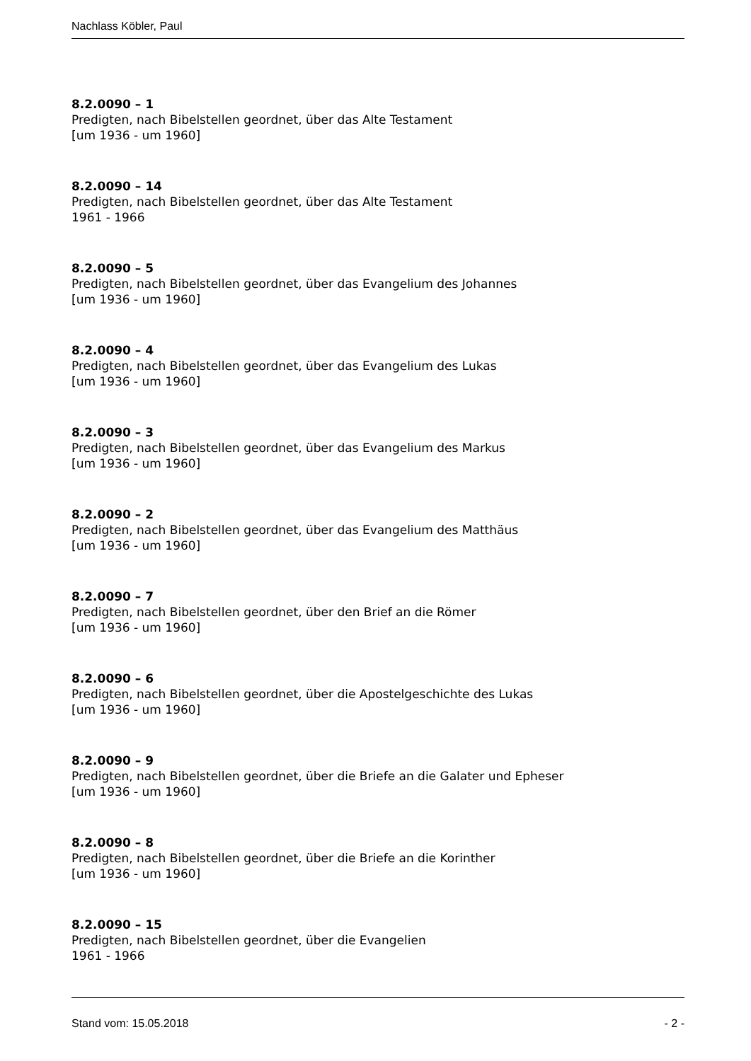Nachlass Köbler, Paul
8.2.0090 – 1
Predigten, nach Bibelstellen geordnet, über das Alte Testament
[um 1936 - um 1960]
8.2.0090 – 14
Predigten, nach Bibelstellen geordnet, über das Alte Testament
1961 - 1966
8.2.0090 – 5
Predigten, nach Bibelstellen geordnet, über das Evangelium des Johannes
[um 1936 - um 1960]
8.2.0090 – 4
Predigten, nach Bibelstellen geordnet, über das Evangelium des Lukas
[um 1936 - um 1960]
8.2.0090 – 3
Predigten, nach Bibelstellen geordnet, über das Evangelium des Markus
[um 1936 - um 1960]
8.2.0090 – 2
Predigten, nach Bibelstellen geordnet, über das Evangelium des Matthäus
[um 1936 - um 1960]
8.2.0090 – 7
Predigten, nach Bibelstellen geordnet, über den Brief an die Römer
[um 1936 - um 1960]
8.2.0090 – 6
Predigten, nach Bibelstellen geordnet, über die Apostelgeschichte des Lukas
[um 1936 - um 1960]
8.2.0090 – 9
Predigten, nach Bibelstellen geordnet, über die Briefe an die Galater und Epheser
[um 1936 - um 1960]
8.2.0090 – 8
Predigten, nach Bibelstellen geordnet, über die Briefe an die Korinther
[um 1936 - um 1960]
8.2.0090 – 15
Predigten, nach Bibelstellen geordnet, über die Evangelien
1961 - 1966
Stand vom: 15.05.2018 - 2 -